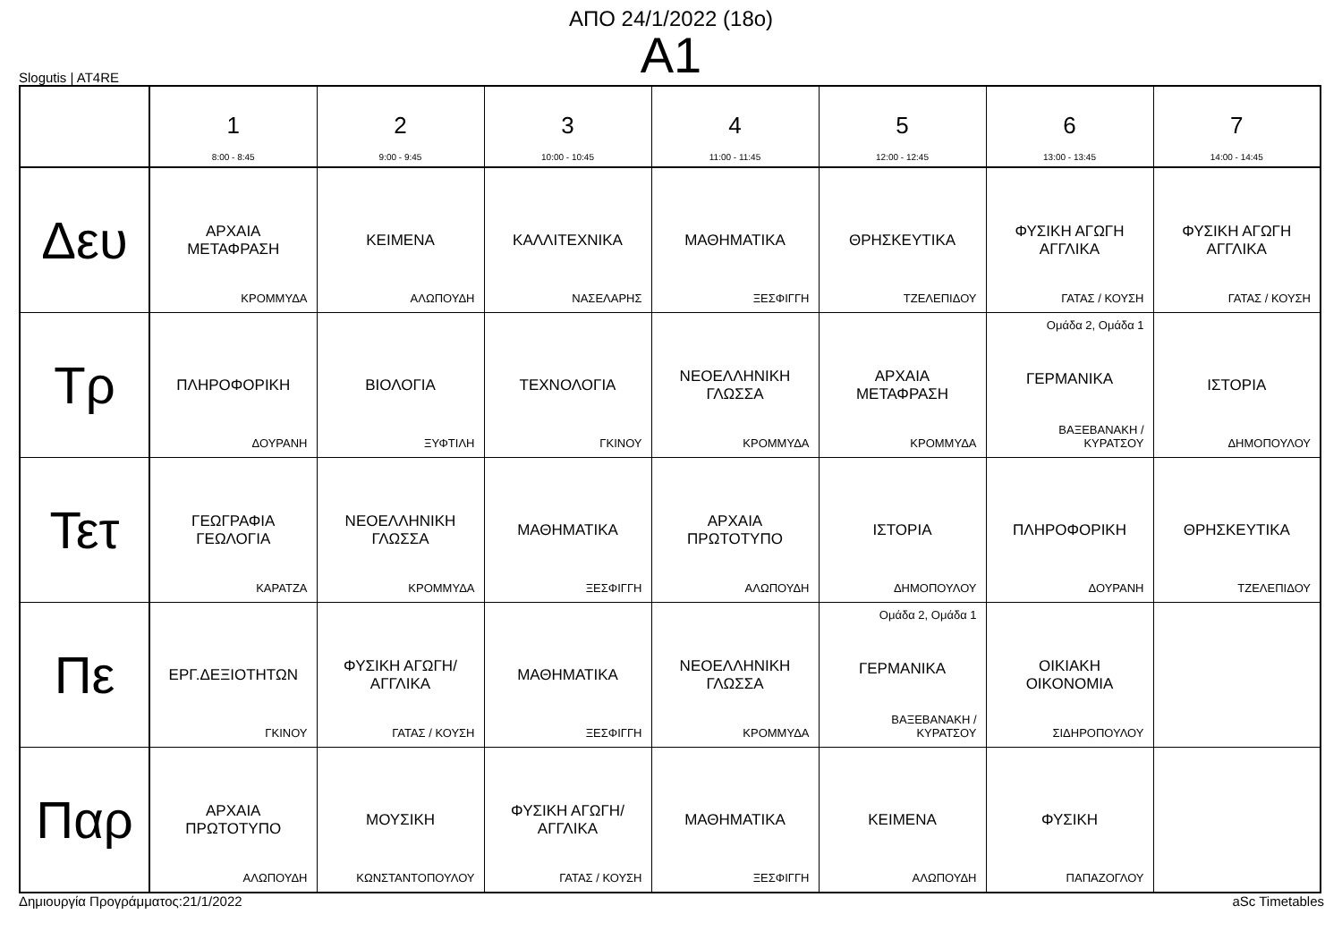ΑΠΟ 24/1/2022 (18ο)
A1
Slogutis | AT4RE
| | 1 8:00 - 8:45 | 2 9:00 - 9:45 | 3 10:00 - 10:45 | 4 11:00 - 11:45 | 5 12:00 - 12:45 | 6 13:00 - 13:45 | 7 14:00 - 14:45 |
| --- | --- | --- | --- | --- | --- | --- | --- |
| Δευ | ΑΡΧΑΙΑ ΜΕΤΑΦΡΑΣΗ ΚΡΟΜΜΥΔΑ | ΚΕΙΜΕΝΑ ΑΛΩΠΟΥΔΗ | ΚΑΛΛΙΤΕΧΝΙΚΑ ΝΑΣΕΛΑΡΗΣ | ΜΑΘΗΜΑΤΙΚΑ ΞΕΣΦΙΓΓΗ | ΘΡΗΣΚΕΥΤΙΚΑ ΤΖΕΛΕΠΙΔΟΥ | ΦΥΣΙΚΗ ΑΓΩΓΗ ΑΓΓΛΙΚΑ ΓΑΤΑΣ / ΚΟΥΣΗ | ΦΥΣΙΚΗ ΑΓΩΓΗ ΑΓΓΛΙΚΑ ΓΑΤΑΣ / ΚΟΥΣΗ |
| Τρ | ΠΛΗΡΟΦΟΡΙΚΗ ΔΟΥΡΑΝΗ | ΒΙΟΛΟΓΙΑ ΞΥΦΤΙΛΗ | ΤΕΧΝΟΛΟΓΙΑ ΓΚΙΝΟΥ | ΝΕΟΕΛΛΗΝΙΚΗ ΓΛΩΣΣΑ ΚΡΟΜΜΥΔΑ | ΑΡΧΑΙΑ ΜΕΤΑΦΡΑΣΗ ΚΡΟΜΜΥΔΑ | Ομάδα 2, Ομάδα 1 ΓΕΡΜΑΝΙΚΑ ΒΑΞΕΒΑΝΑΚΗ / ΚΥΡΑΤΣΟΥ | ΙΣΤΟΡΙΑ ΔΗΜΟΠΟΥΛΟΥ |
| Τετ | ΓΕΩΓΡΑΦΙΑ ΓΕΩΛΟΓΙΑ ΚΑΡΑΤΖΑ | ΝΕΟΕΛΛΗΝΙΚΗ ΓΛΩΣΣΑ ΚΡΟΜΜΥΔΑ | ΜΑΘΗΜΑΤΙΚΑ ΞΕΣΦΙΓΓΗ | ΑΡΧΑΙΑ ΠΡΩΤΟΤΥΠΟ ΑΛΩΠΟΥΔΗ | ΙΣΤΟΡΙΑ ΔΗΜΟΠΟΥΛΟΥ | ΠΛΗΡΟΦΟΡΙΚΗ ΔΟΥΡΑΝΗ | ΘΡΗΣΚΕΥΤΙΚΑ ΤΖΕΛΕΠΙΔΟΥ |
| Πε | ΕΡΓ.ΔΕΞΙΟΤΗΤΩΝ ΓΚΙΝΟΥ | ΦΥΣΙΚΗ ΑΓΩΓΗ/ ΑΓΓΛΙΚΑ ΓΑΤΑΣ / ΚΟΥΣΗ | ΜΑΘΗΜΑΤΙΚΑ ΞΕΣΦΙΓΓΗ | ΝΕΟΕΛΛΗΝΙΚΗ ΓΛΩΣΣΑ ΚΡΟΜΜΥΔΑ | Ομάδα 2, Ομάδα 1 ΓΕΡΜΑΝΙΚΑ ΒΑΞΕΒΑΝΑΚΗ / ΚΥΡΑΤΣΟΥ | ΟΙΚΙΑΚΗ ΟΙΚΟΝΟΜΙΑ ΣΙΔΗΡΟΠΟΥΛΟΥ | |
| Παρ | ΑΡΧΑΙΑ ΠΡΩΤΟΤΥΠΟ ΑΛΩΠΟΥΔΗ | ΜΟΥΣΙΚΗ ΚΩΝΣΤΑΝΤΟΠΟΥΛΟΥ | ΦΥΣΙΚΗ ΑΓΩΓΗ/ ΑΓΓΛΙΚΑ ΓΑΤΑΣ / ΚΟΥΣΗ | ΜΑΘΗΜΑΤΙΚΑ ΞΕΣΦΙΓΓΗ | ΚΕΙΜΕΝΑ ΑΛΩΠΟΥΔΗ | ΦΥΣΙΚΗ ΠΑΠΑΖΟΓΛΟΥ | |
Δημιουργία Προγράμματος:21/1/2022 aSc Timetables